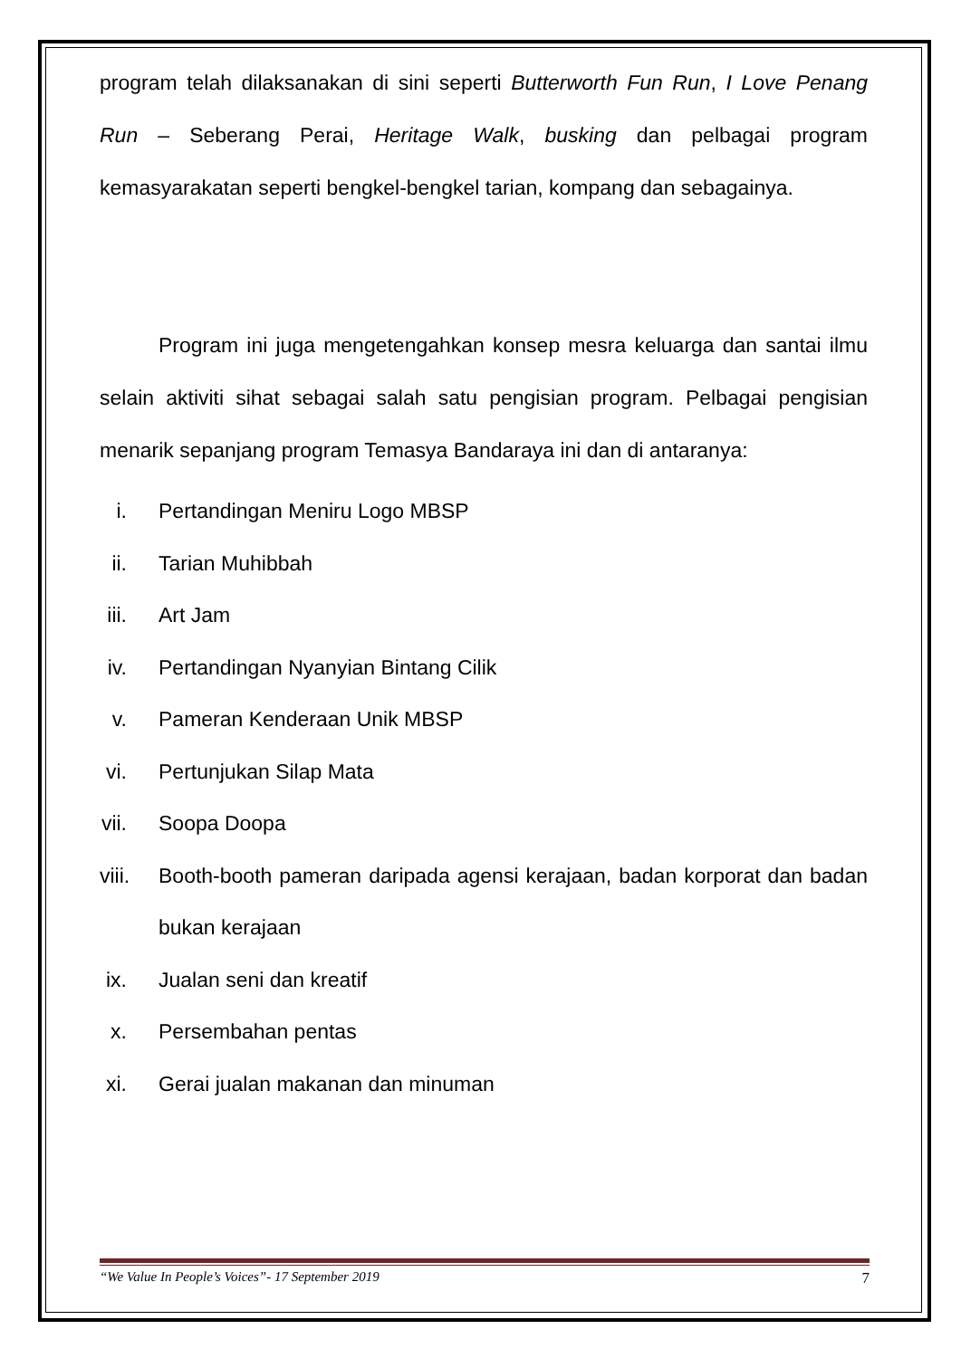program telah dilaksanakan di sini seperti Butterworth Fun Run, I Love Penang Run – Seberang Perai, Heritage Walk, busking dan pelbagai program kemasyarakatan seperti bengkel-bengkel tarian, kompang dan sebagainya.
Program ini juga mengetengahkan konsep mesra keluarga dan santai ilmu selain aktiviti sihat sebagai salah satu pengisian program. Pelbagai pengisian menarik sepanjang program Temasya Bandaraya ini dan di antaranya:
i. Pertandingan Meniru Logo MBSP
ii. Tarian Muhibbah
iii. Art Jam
iv. Pertandingan Nyanyian Bintang Cilik
v. Pameran Kenderaan Unik MBSP
vi. Pertunjukan Silap Mata
vii. Soopa Doopa
viii. Booth-booth pameran daripada agensi kerajaan, badan korporat dan badan bukan kerajaan
ix. Jualan seni dan kreatif
x. Persembahan pentas
xi. Gerai jualan makanan dan minuman
“We Value In People’s Voices”- 17 September 2019 7